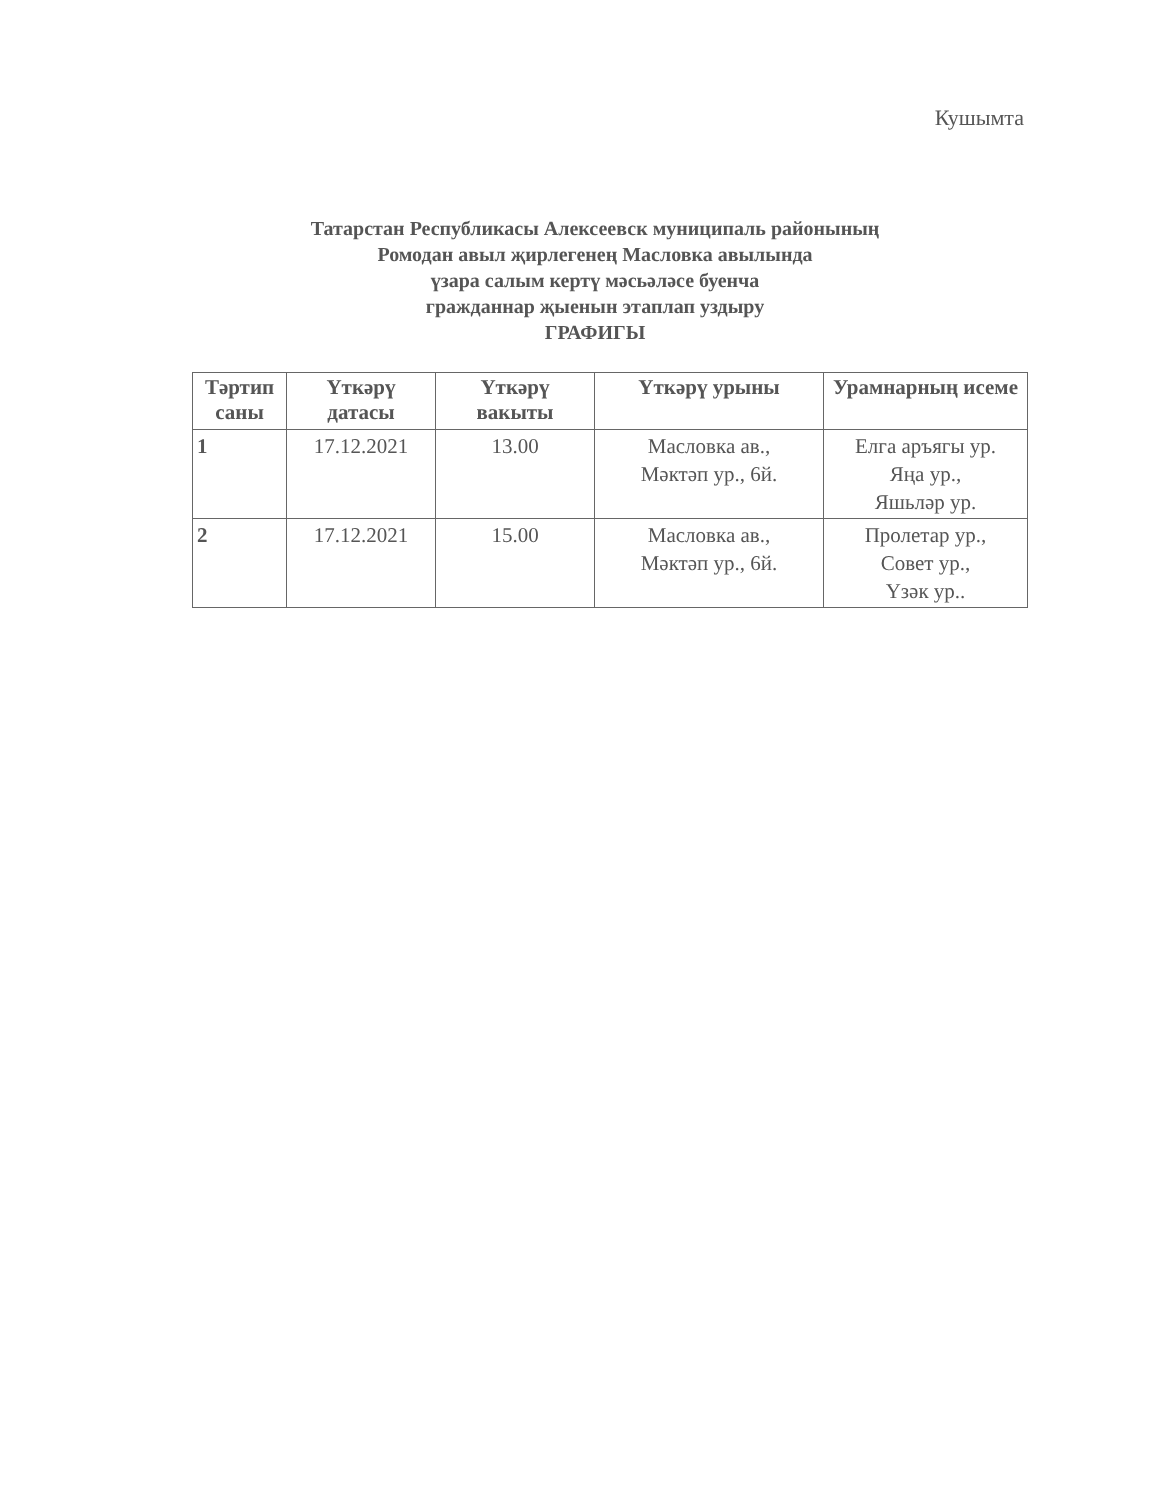Кушымта
Татарстан Республикасы Алексеевск муниципаль районының
Ромодан авыл җирлегенең Масловка авылында
үзара салым кертү мәсьәләсе буенча
гражданнар җыенын этаплап уздыру
ГРАФИГЫ
| Тәртип саны | Үткәрү датасы | Үткәрү вакыты | Үткәрү урыны | Урамнарның исеме |
| --- | --- | --- | --- | --- |
| 1 | 17.12.2021 | 13.00 | Масловка ав., Мәктәп ур., 6й. | Елга аръягы ур. Яңа ур., Яшьләр ур. |
| 2 | 17.12.2021 | 15.00 | Масловка ав., Мәктәп ур., 6й. | Пролетар ур., Совет ур., Үзәк ур.. |